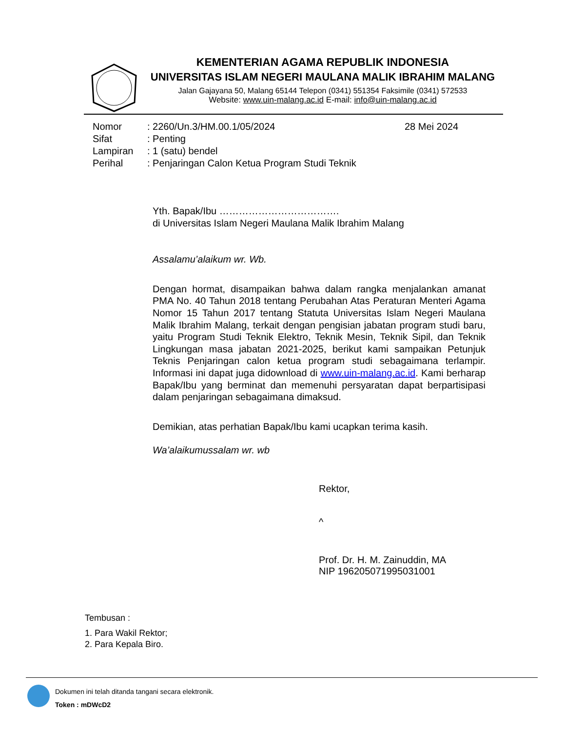KEMENTERIAN AGAMA REPUBLIK INDONESIA
UNIVERSITAS ISLAM NEGERI MAULANA MALIK IBRAHIM MALANG
Jalan Gajayana 50, Malang 65144 Telepon (0341) 551354 Faksimile (0341) 572533
Website: www.uin-malang.ac.id E-mail: info@uin-malang.ac.id
Nomor: 2260/Un.3/HM.00.1/05/2024
Sifat: Penting
Lampiran: 1 (satu) bendel
Perihal: Penjaringan Calon Ketua Program Studi Teknik
28 Mei 2024
Yth. Bapak/Ibu ……………………………….
di Universitas Islam Negeri Maulana Malik Ibrahim Malang
Assalamu’alaikum wr. Wb.
Dengan hormat, disampaikan bahwa dalam rangka menjalankan amanat PMA No. 40 Tahun 2018 tentang Perubahan Atas Peraturan Menteri Agama Nomor 15 Tahun 2017 tentang Statuta Universitas Islam Negeri Maulana Malik Ibrahim Malang, terkait dengan pengisian jabatan program studi baru, yaitu Program Studi Teknik Elektro, Teknik Mesin, Teknik Sipil, dan Teknik Lingkungan masa jabatan 2021-2025, berikut kami sampaikan Petunjuk Teknis Penjaringan calon ketua program studi sebagaimana terlampir. Informasi ini dapat juga didownload di www.uin-malang.ac.id. Kami berharap Bapak/Ibu yang berminat dan memenuhi persyaratan dapat berpartisipasi dalam penjaringan sebagaimana dimaksud.
Demikian, atas perhatian Bapak/Ibu kami ucapkan terima kasih.
Wa’alaikumussalam wr. wb
Rektor,
^
Prof. Dr. H. M. Zainuddin, MA
NIP 196205071995031001
Tembusan :
1. Para Wakil Rektor;
2. Para Kepala Biro.
Dokumen ini telah ditanda tangani secara elektronik.
Token : mDWcD2